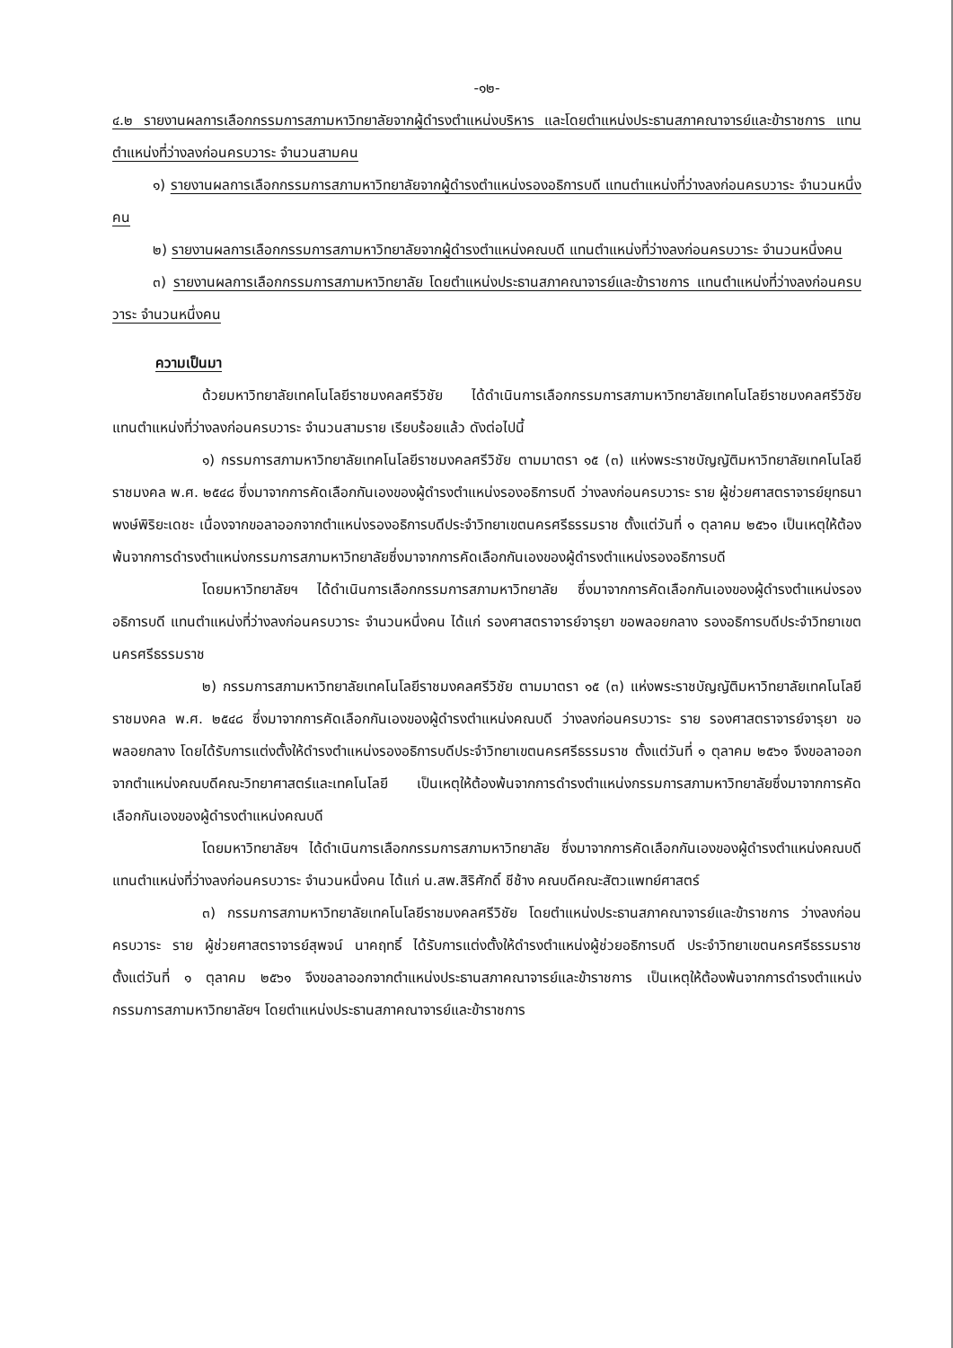-๑๒-
๔.๒ รายงานผลการเลือกกรรมการสภามหาวิทยาลัยจากผู้ดำรงตำแหน่งบริหาร และโดยตำแหน่งประธานสภาคณาจารย์และข้าราชการ แทนตำแหน่งที่ว่างลงก่อนครบวาระ จำนวนสามคน
๑) รายงานผลการเลือกกรรมการสภามหาวิทยาลัยจากผู้ดำรงตำแหน่งรองอธิการบดี แทนตำแหน่งที่ว่างลงก่อนครบวาระ จำนวนหนึ่งคน
๒) รายงานผลการเลือกกรรมการสภามหาวิทยาลัยจากผู้ดำรงตำแหน่งคณบดี แทนตำแหน่งที่ว่างลงก่อนครบวาระ จำนวนหนึ่งคน
๓) รายงานผลการเลือกกรรมการสภามหาวิทยาลัย โดยตำแหน่งประธานสภาคณาจารย์และข้าราชการ แทนตำแหน่งที่ว่างลงก่อนครบวาระ จำนวนหนึ่งคน
ความเป็นมา
ด้วยมหาวิทยาลัยเทคโนโลยีราชมงคลศรีวิชัย ได้ดำเนินการเลือกกรรมการสภามหาวิทยาลัยเทคโนโลยีราชมงคลศรีวิชัย แทนตำแหน่งที่ว่างลงก่อนครบวาระ จำนวนสามราย เรียบร้อยแล้ว ดังต่อไปนี้
๑) กรรมการสภามหาวิทยาลัยเทคโนโลยีราชมงคลศรีวิชัย ตามมาตรา ๑๕ (๓) แห่งพระราชบัญญัติมหาวิทยาลัยเทคโนโลยีราชมงคล พ.ศ. ๒๕๔๘ ซึ่งมาจากการคัดเลือกกันเองของผู้ดำรงตำแหน่งรองอธิการบดี ว่างลงก่อนครบวาระ ราย ผู้ช่วยศาสตราจารย์ยุทธนา พงษ์พิริยะเดชะ เนื่องจากขอลาออกจากตำแหน่งรองอธิการบดีประจำวิทยาเขตนครศรีธรรมราช ตั้งแต่วันที่ ๑ ตุลาคม ๒๕๖๑ เป็นเหตุให้ต้องพ้นจากการดำรงตำแหน่งกรรมการสภามหาวิทยาลัยซึ่งมาจากการคัดเลือกกันเองของผู้ดำรงตำแหน่งรองอธิการบดี
โดยมหาวิทยาลัยฯ ได้ดำเนินการเลือกกรรมการสภามหาวิทยาลัย ซึ่งมาจากการคัดเลือกกันเองของผู้ดำรงตำแหน่งรองอธิการบดี แทนตำแหน่งที่ว่างลงก่อนครบวาระ จำนวนหนึ่งคน ได้แก่ รองศาสตราจารย์จารุยา ขอพลอยกลาง รองอธิการบดีประจำวิทยาเขตนครศรีธรรมราช
๒) กรรมการสภามหาวิทยาลัยเทคโนโลยีราชมงคลศรีวิชัย ตามมาตรา ๑๕ (๓) แห่งพระราชบัญญัติมหาวิทยาลัยเทคโนโลยีราชมงคล พ.ศ. ๒๕๔๘ ซึ่งมาจากการคัดเลือกกันเองของผู้ดำรงตำแหน่งคณบดี ว่างลงก่อนครบวาระ ราย รองศาสตราจารย์จารุยา ขอพลอยกลาง โดยได้รับการแต่งตั้งให้ดำรงตำแหน่งรองอธิการบดีประจำวิทยาเขตนครศรีธรรมราช ตั้งแต่วันที่ ๑ ตุลาคม ๒๕๖๑ จึงขอลาออกจากตำแหน่งคณบดีคณะวิทยาศาสตร์และเทคโนโลยี เป็นเหตุให้ต้องพ้นจากการดำรงตำแหน่งกรรมการสภามหาวิทยาลัยซึ่งมาจากการคัดเลือกกันเองของผู้ดำรงตำแหน่งคณบดี
โดยมหาวิทยาลัยฯ ได้ดำเนินการเลือกกรรมการสภามหาวิทยาลัย ซึ่งมาจากการคัดเลือกกันเองของผู้ดำรงตำแหน่งคณบดี แทนตำแหน่งที่ว่างลงก่อนครบวาระ จำนวนหนึ่งคน ได้แก่ น.สพ.สิริศักดิ์ ชีช้าง คณบดีคณะสัตวแพทย์ศาสตร์
๓) กรรมการสภามหาวิทยาลัยเทคโนโลยีราชมงคลศรีวิชัย โดยตำแหน่งประธานสภาคณาจารย์และข้าราชการ ว่างลงก่อนครบวาระ ราย ผู้ช่วยศาสตราจารย์สุพจน์ นาคฤทธิ์ ได้รับการแต่งตั้งให้ดำรงตำแหน่งผู้ช่วยอธิการบดี ประจำวิทยาเขตนครศรีธรรมราช ตั้งแต่วันที่ ๑ ตุลาคม ๒๕๖๑ จึงขอลาออกจากตำแหน่งประธานสภาคณาจารย์และข้าราชการ เป็นเหตุให้ต้องพ้นจากการดำรงตำแหน่งกรรมการสภามหาวิทยาลัยฯ โดยตำแหน่งประธานสภาคณาจารย์และข้าราชการ